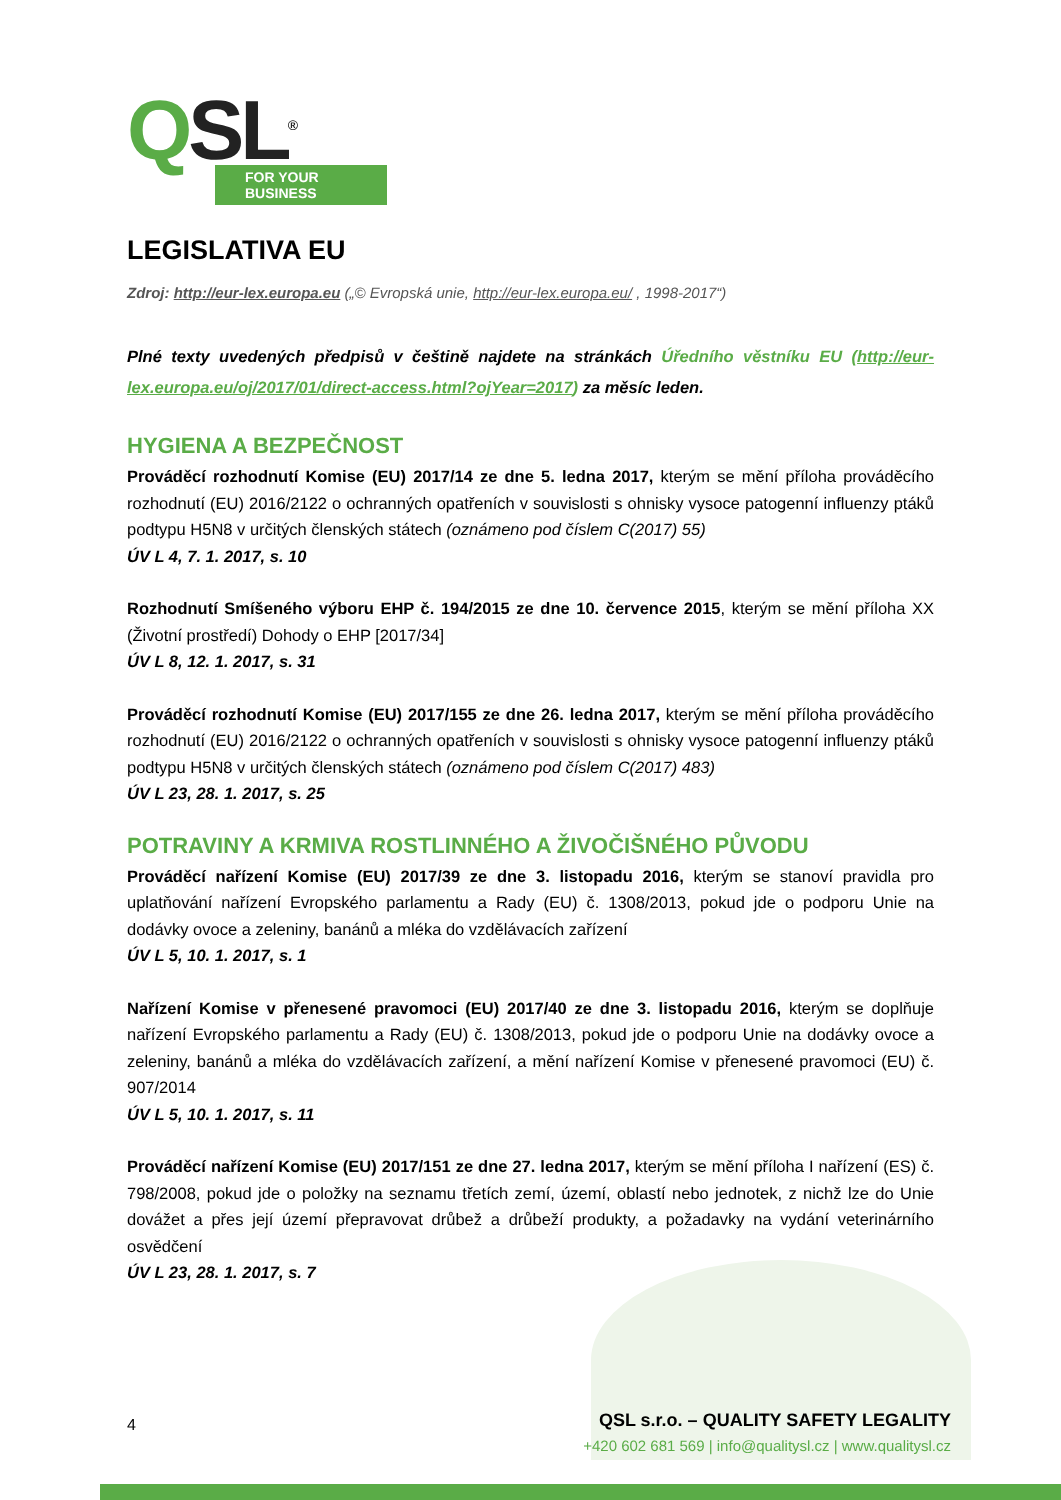QSL<sup>®</sup>
FOR YOUR BUSINESS
LEGISLATIVA EU
Zdroj: http://eur-lex.europa.eu („© Evropská unie, http://eur-lex.europa.eu/ , 1998-2017“)
Plné texty uvedených předpisů v češtině najdete na stránkách Úředního věstníku EU (http://eur-lex.europa.eu/oj/2017/01/direct-access.html?ojYear=2017) za měsíc leden.
HYGIENA A BEZPEČNOST
Prováděcí rozhodnutí Komise (EU) 2017/14 ze dne 5. ledna 2017, kterým se mění příloha prováděcího rozhodnutí (EU) 2016/2122 o ochranných opatřeních v souvislosti s ohnisky vysoce patogenní influenzy ptáků podtypu H5N8 v určitých členských státech (oznámeno pod číslem C(2017) 55)
ÚV L 4, 7. 1. 2017, s. 10
Rozhodnutí Smíšeného výboru EHP č. 194/2015 ze dne 10. července 2015, kterým se mění příloha XX (Životní prostředí) Dohody o EHP [2017/34]
ÚV L 8, 12. 1. 2017, s. 31
Prováděcí rozhodnutí Komise (EU) 2017/155 ze dne 26. ledna 2017, kterým se mění příloha prováděcího rozhodnutí (EU) 2016/2122 o ochranných opatřeních v souvislosti s ohnisky vysoce patogenní influenzy ptáků podtypu H5N8 v určitých členských státech (oznámeno pod číslem C(2017) 483)
ÚV L 23, 28. 1. 2017, s. 25
POTRAVINY A KRMIVA ROSTLINNÉHO A ŽIVOČIŠNÉHO PŮVODU
Prováděcí nařízení Komise (EU) 2017/39 ze dne 3. listopadu 2016, kterým se stanoví pravidla pro uplatňování nařízení Evropského parlamentu a Rady (EU) č. 1308/2013, pokud jde o podporu Unie na dodávky ovoce a zeleniny, banánů a mléka do vzdělávacích zařízení
ÚV L 5, 10. 1. 2017, s. 1
Nařízení Komise v přenesené pravomoci (EU) 2017/40 ze dne 3. listopadu 2016, kterým se doplňuje nařízení Evropského parlamentu a Rady (EU) č. 1308/2013, pokud jde o podporu Unie na dodávky ovoce a zeleniny, banánů a mléka do vzdělávacích zařízení, a mění nařízení Komise v přenesené pravomoci (EU) č. 907/2014
ÚV L 5, 10. 1. 2017, s. 11
Prováděcí nařízení Komise (EU) 2017/151 ze dne 27. ledna 2017, kterým se mění příloha I nařízení (ES) č. 798/2008, pokud jde o položky na seznamu třetích zemí, území, oblastí nebo jednotek, z nichž lze do Unie dovážet a přes její území přepravovat drůbež a drůbeží produkty, a požadavky na vydání veterinárního osvědčení
ÚV L 23, 28. 1. 2017, s. 7
4
QSL s.r.o. – QUALITY SAFETY LEGALITY
+420 602 681 569 | info@qualitysl.cz | www.qualitysl.cz